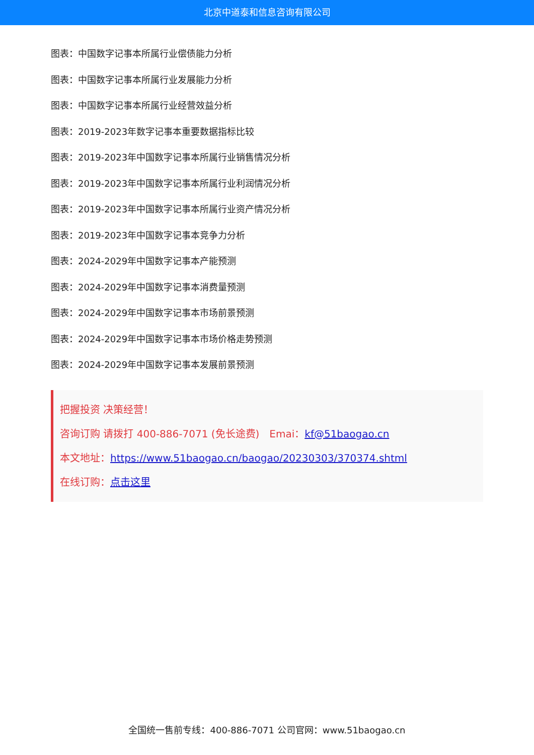北京中道泰和信息咨询有限公司
图表：中国数字记事本所属行业偿债能力分析
图表：中国数字记事本所属行业发展能力分析
图表：中国数字记事本所属行业经营效益分析
图表：2019-2023年数字记事本重要数据指标比较
图表：2019-2023年中国数字记事本所属行业销售情况分析
图表：2019-2023年中国数字记事本所属行业利润情况分析
图表：2019-2023年中国数字记事本所属行业资产情况分析
图表：2019-2023年中国数字记事本竞争力分析
图表：2024-2029年中国数字记事本产能预测
图表：2024-2029年中国数字记事本消费量预测
图表：2024-2029年中国数字记事本市场前景预测
图表：2024-2029年中国数字记事本市场价格走势预测
图表：2024-2029年中国数字记事本发展前景预测
把握投资 决策经营！
咨询订购 请拨打 400-886-7071 (免长途费)　Emai：kf@51baogao.cn
本文地址：https://www.51baogao.cn/baogao/20230303/370374.shtml
在线订购：点击这里
全国统一售前专线：400-886-7071 公司官网：www.51baogao.cn